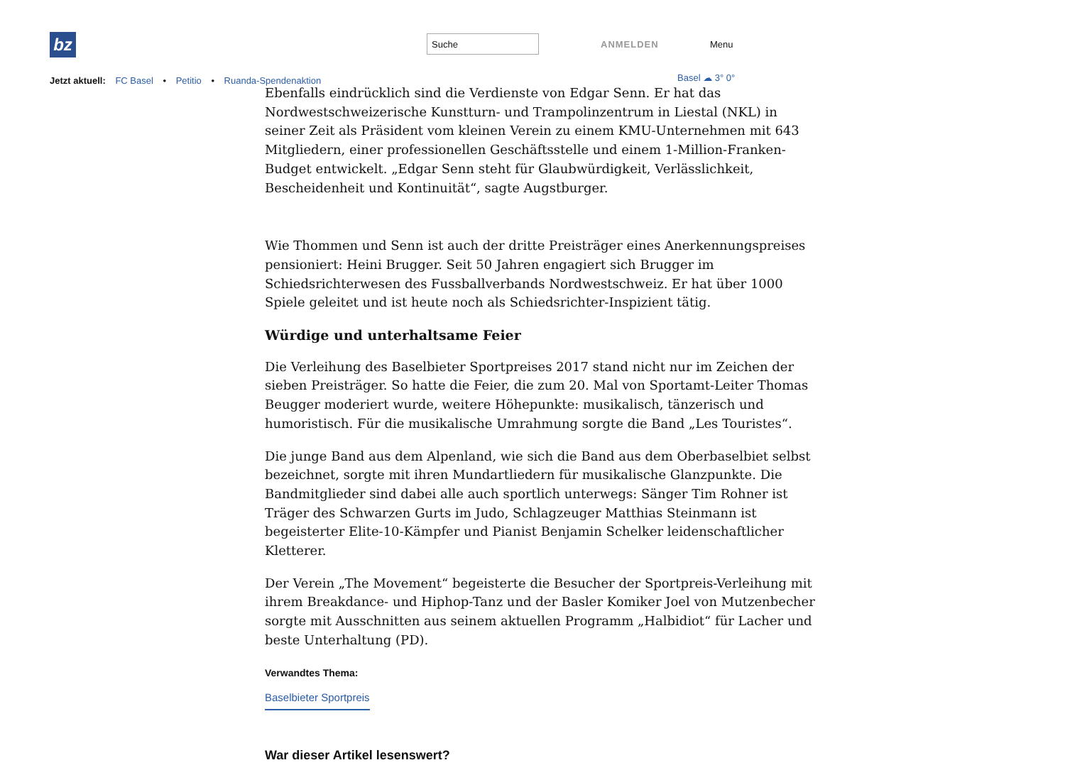bz Suche
ANMELDEN Menu
Jetzt aktuell: FC Basel • Petitio • Ruanda-Spendenaktion
Basel ☁ 3° 0°
Ebenfalls eindrücklich sind die Verdienste von Edgar Senn. Er hat das Nordwestschweizerische Kunstturn- und Trampolinzentrum in Liestal (NKL) in seiner Zeit als Präsident vom kleinen Verein zu einem KMU-Unternehmen mit 643 Mitgliedern, einer professionellen Geschäftsstelle und einem 1-Million-Franken-Budget entwickelt. „Edgar Senn steht für Glaubwürdigkeit, Verlässlichkeit, Bescheidenheit und Kontinuität“, sagte Augstburger.
Wie Thommen und Senn ist auch der dritte Preisträger eines Anerkennungspreises pensioniert: Heini Brugger. Seit 50 Jahren engagiert sich Brugger im Schiedsrichterwesen des Fussballverbands Nordwestschweiz. Er hat über 1000 Spiele geleitet und ist heute noch als Schiedsrichter-Inspizient tätig.
Würdige und unterhaltsame Feier
Die Verleihung des Baselbieter Sportpreises 2017 stand nicht nur im Zeichen der sieben Preisträger. So hatte die Feier, die zum 20. Mal von Sportamt-Leiter Thomas Beugger moderiert wurde, weitere Höhepunkte: musikalisch, tänzerisch und humoristisch. Für die musikalische Umrahmung sorgte die Band „Les Touristes“.
Die junge Band aus dem Alpenland, wie sich die Band aus dem Oberbaselbiet selbst bezeichnet, sorgte mit ihren Mundartliedern für musikalische Glanzpunkte. Die Bandmitglieder sind dabei alle auch sportlich unterwegs: Sänger Tim Rohner ist Träger des Schwarzen Gurts im Judo, Schlagzeuger Matthias Steinmann ist begeisterter Elite-10-Kämpfer und Pianist Benjamin Schelker leidenschaftlicher Kletterer.
Der Verein „The Movement“ begeisterte die Besucher der Sportpreis-Verleihung mit ihrem Breakdance- und Hiphop-Tanz und der Basler Komiker Joel von Mutzenbecher sorgte mit Ausschnitten aus seinem aktuellen Programm „Halbidiot“ für Lacher und beste Unterhaltung (PD).
Verwandtes Thema:
Baselbieter Sportpreis
War dieser Artikel lesenswert?